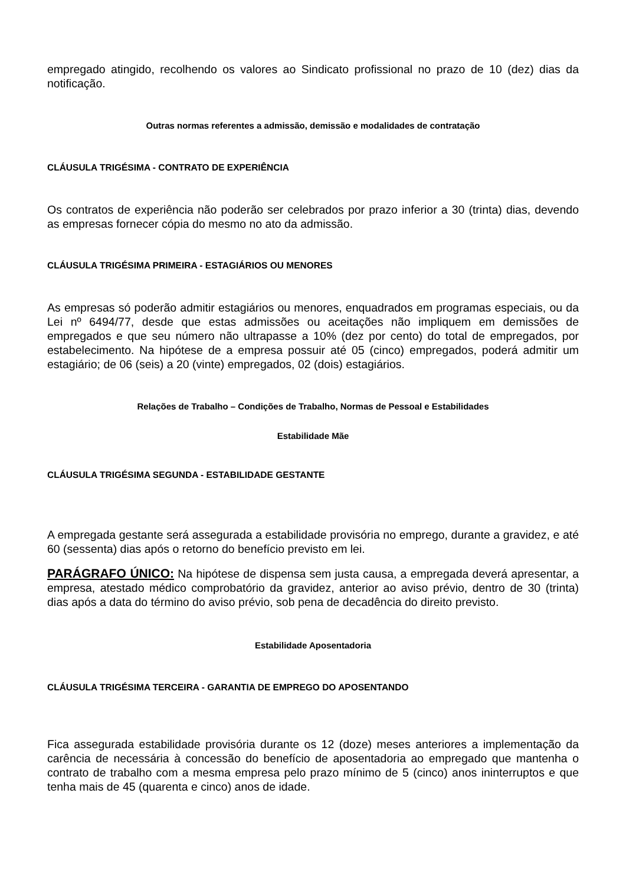empregado atingido, recolhendo os valores ao Sindicato profissional no prazo de 10 (dez) dias da notificação.
Outras normas referentes a admissão, demissão e modalidades de contratação
CLÁUSULA TRIGÉSIMA - CONTRATO DE EXPERIÊNCIA
Os contratos de experiência não poderão ser celebrados por prazo inferior a 30 (trinta) dias, devendo as empresas fornecer cópia do mesmo no ato da admissão.
CLÁUSULA TRIGÉSIMA PRIMEIRA - ESTAGIÁRIOS OU MENORES
As empresas só poderão admitir estagiários ou menores, enquadrados em programas especiais, ou da Lei nº 6494/77, desde que estas admissões ou aceitações não impliquem em demissões de empregados e que seu número não ultrapasse a 10% (dez por cento) do total de empregados, por estabelecimento. Na hipótese de a empresa possuir até 05 (cinco) empregados, poderá admitir um estagiário; de 06 (seis) a 20 (vinte) empregados, 02 (dois) estagiários.
Relações de Trabalho – Condições de Trabalho, Normas de Pessoal e Estabilidades
Estabilidade Mãe
CLÁUSULA TRIGÉSIMA SEGUNDA - ESTABILIDADE GESTANTE
A empregada gestante será assegurada a estabilidade provisória no emprego, durante a gravidez, e até 60 (sessenta) dias após o retorno do benefício previsto em lei.
PARÁGRAFO ÚNICO: Na hipótese de dispensa sem justa causa, a empregada deverá apresentar, a empresa, atestado médico comprobatório da gravidez, anterior ao aviso prévio, dentro de 30 (trinta) dias após a data do término do aviso prévio, sob pena de decadência do direito previsto.
Estabilidade Aposentadoria
CLÁUSULA TRIGÉSIMA TERCEIRA - GARANTIA DE EMPREGO DO APOSENTANDO
Fica assegurada estabilidade provisória durante os 12 (doze) meses anteriores a implementação da carência de necessária à concessão do benefício de aposentadoria ao empregado que mantenha o contrato de trabalho com a mesma empresa pelo prazo mínimo de 5 (cinco) anos ininterruptos e que tenha mais de 45 (quarenta e cinco) anos de idade.